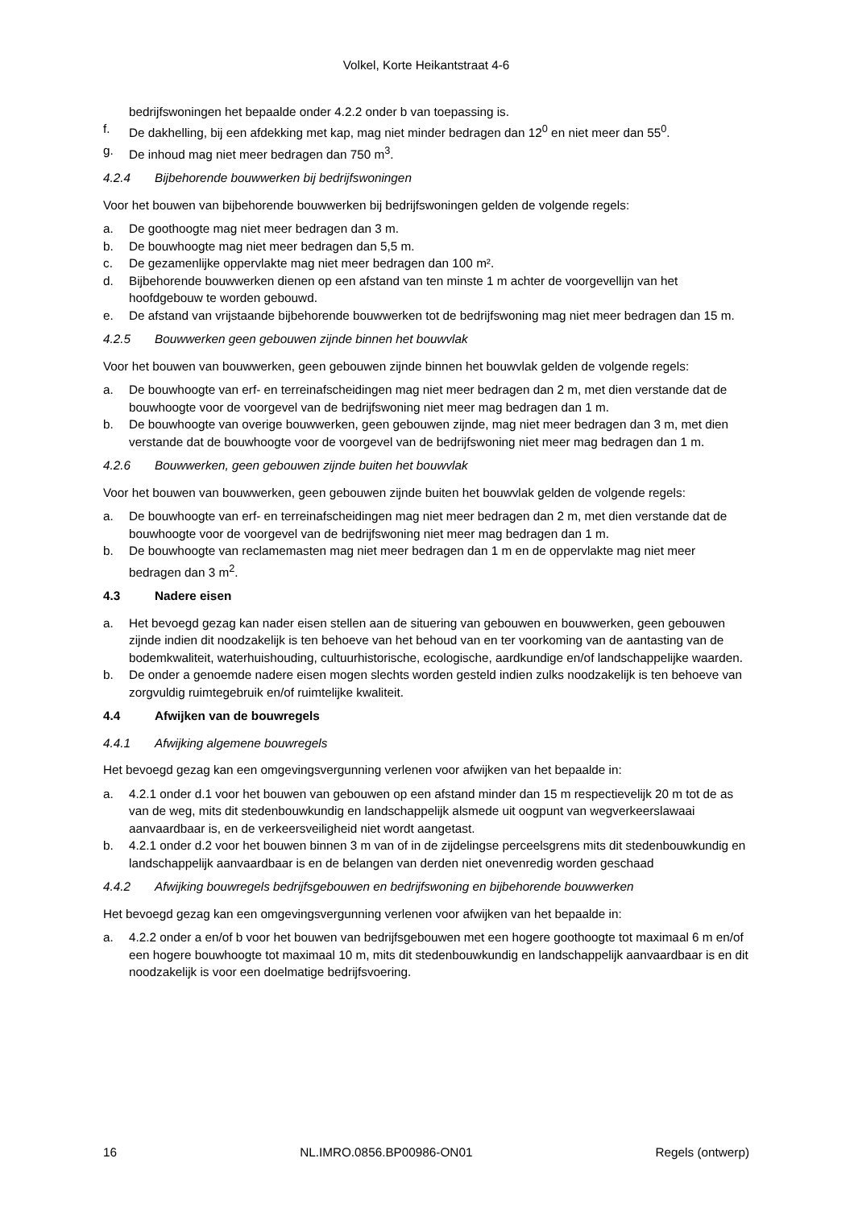Volkel, Korte Heikantstraat 4-6
bedrijfswoningen het bepaalde onder 4.2.2 onder b van toepassing is.
f. De dakhelling, bij een afdekking met kap, mag niet minder bedragen dan 12<sup>0</sup> en niet meer dan 55<sup>0</sup>.
g. De inhoud mag niet meer bedragen dan 750 m<sup>3</sup>.
4.2.4 Bijbehorende bouwwerken bij bedrijfswoningen
Voor het bouwen van bijbehorende bouwwerken bij bedrijfswoningen gelden de volgende regels:
a. De goothoogte mag niet meer bedragen dan 3 m.
b. De bouwhoogte mag niet meer bedragen dan 5,5 m.
c. De gezamenlijke oppervlakte mag niet meer bedragen dan 100 m².
d. Bijbehorende bouwwerken dienen op een afstand van ten minste 1 m achter de voorgevellijn van het hoofdgebouw te worden gebouwd.
e. De afstand van vrijstaande bijbehorende bouwwerken tot de bedrijfswoning mag niet meer bedragen dan 15 m.
4.2.5 Bouwwerken geen gebouwen zijnde binnen het bouwvlak
Voor het bouwen van bouwwerken, geen gebouwen zijnde binnen het bouwvlak gelden de volgende regels:
a. De bouwhoogte van erf- en terreinafscheidingen mag niet meer bedragen dan 2 m, met dien verstande dat de bouwhoogte voor de voorgevel van de bedrijfswoning niet meer mag bedragen dan 1 m.
b. De bouwhoogte van overige bouwwerken, geen gebouwen zijnde, mag niet meer bedragen dan 3 m, met dien verstande dat de bouwhoogte voor de voorgevel van de bedrijfswoning niet meer mag bedragen dan 1 m.
4.2.6 Bouwwerken, geen gebouwen zijnde buiten het bouwvlak
Voor het bouwen van bouwwerken, geen gebouwen zijnde buiten het bouwvlak gelden de volgende regels:
a. De bouwhoogte van erf- en terreinafscheidingen mag niet meer bedragen dan 2 m, met dien verstande dat de bouwhoogte voor de voorgevel van de bedrijfswoning niet meer mag bedragen dan 1 m.
b. De bouwhoogte van reclamemasten mag niet meer bedragen dan 1 m en de oppervlakte mag niet meer bedragen dan 3 m<sup>2</sup>.
4.3 Nadere eisen
a. Het bevoegd gezag kan nader eisen stellen aan de situering van gebouwen en bouwwerken, geen gebouwen zijnde indien dit noodzakelijk is ten behoeve van het behoud van en ter voorkoming van de aantasting van de bodemkwaliteit, waterhuishouding, cultuurhistorische, ecologische, aardkundige en/of landschappelijke waarden.
b. De onder a genoemde nadere eisen mogen slechts worden gesteld indien zulks noodzakelijk is ten behoeve van zorgvuldig ruimtegebruik en/of ruimtelijke kwaliteit.
4.4 Afwijken van de bouwregels
4.4.1 Afwijking algemene bouwregels
Het bevoegd gezag kan een omgevingsvergunning verlenen voor afwijken van het bepaalde in:
a. 4.2.1 onder d.1 voor het bouwen van gebouwen op een afstand minder dan 15 m respectievelijk 20 m tot de as van de weg, mits dit stedenbouwkundig en landschappelijk alsmede uit oogpunt van wegverkeerslawaai aanvaardbaar is, en de verkeersveiligheid niet wordt aangetast.
b. 4.2.1 onder d.2 voor het bouwen binnen 3 m van of in de zijdelingse perceelsgrens mits dit stedenbouwkundig en landschappelijk aanvaardbaar is en de belangen van derden niet onevenredig worden geschaad
4.4.2 Afwijking bouwregels bedrijfsgebouwen en bedrijfswoning en bijbehorende bouwwerken
Het bevoegd gezag kan een omgevingsvergunning verlenen voor afwijken van het bepaalde in:
a. 4.2.2 onder a en/of b voor het bouwen van bedrijfsgebouwen met een hogere goothoogte tot maximaal 6 m en/of een hogere bouwhoogte tot maximaal 10 m, mits dit stedenbouwkundig en landschappelijk aanvaardbaar is en dit noodzakelijk is voor een doelmatige bedrijfsvoering.
16 NL.IMRO.0856.BP00986-ON01 Regels (ontwerp)